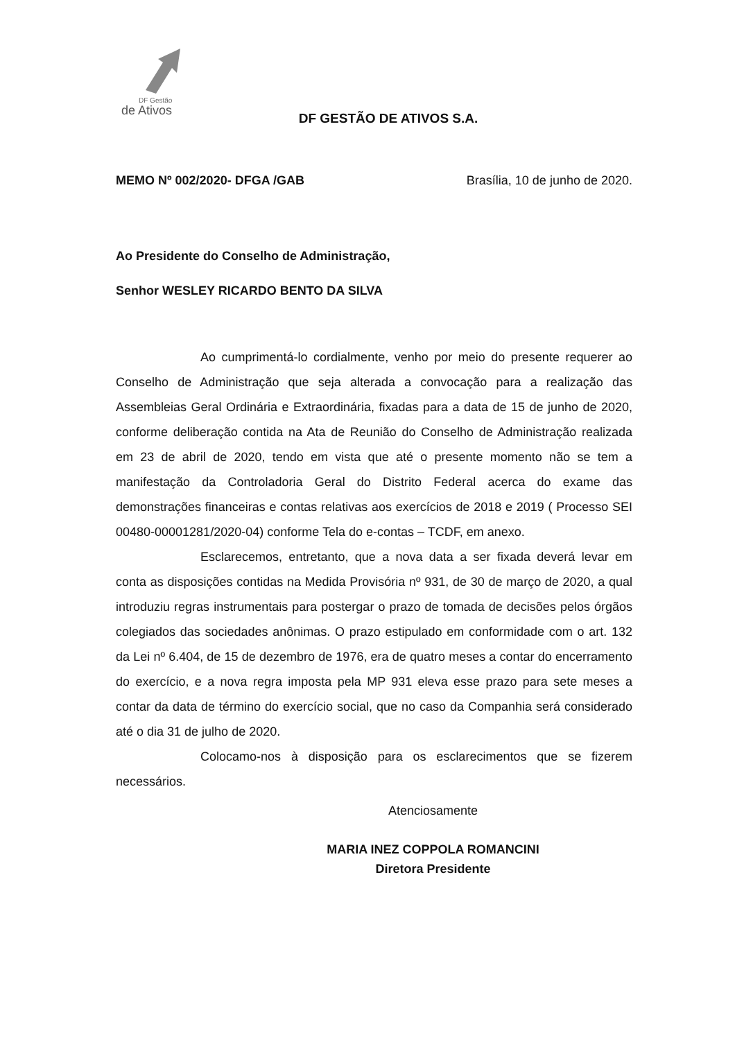de Ativos
DF Gestão
DF GESTÃO DE ATIVOS S.A.
MEMO Nº 002/2020- DFGA /GAB Brasília, 10 de junho de 2020.
Ao Presidente do Conselho de Administração,
Senhor WESLEY RICARDO BENTO DA SILVA
Ao cumprimentá-lo cordialmente, venho por meio do presente requerer ao Conselho de Administração que seja alterada a convocação para a realização das Assembleias Geral Ordinária e Extraordinária, fixadas para a data de 15 de junho de 2020, conforme deliberação contida na Ata de Reunião do Conselho de Administração realizada em 23 de abril de 2020, tendo em vista que até o presente momento não se tem a manifestação da Controladoria Geral do Distrito Federal acerca do exame das demonstrações financeiras e contas relativas aos exercícios de 2018 e 2019 ( Processo SEI 00480-00001281/2020-04) conforme Tela do e-contas – TCDF, em anexo.
Esclarecemos, entretanto, que a nova data a ser fixada deverá levar em conta as disposições contidas na Medida Provisória nº 931, de 30 de março de 2020, a qual introduziu regras instrumentais para postergar o prazo de tomada de decisões pelos órgãos colegiados das sociedades anônimas. O prazo estipulado em conformidade com o art. 132 da Lei nº 6.404, de 15 de dezembro de 1976, era de quatro meses a contar do encerramento do exercício, e a nova regra imposta pela MP 931 eleva esse prazo para sete meses a contar da data de término do exercício social, que no caso da Companhia será considerado até o dia 31 de julho de 2020.
Colocamo-nos à disposição para os esclarecimentos que se fizerem necessários.
Atenciosamente
MARIA INEZ COPPOLA ROMANCINI
Diretora Presidente